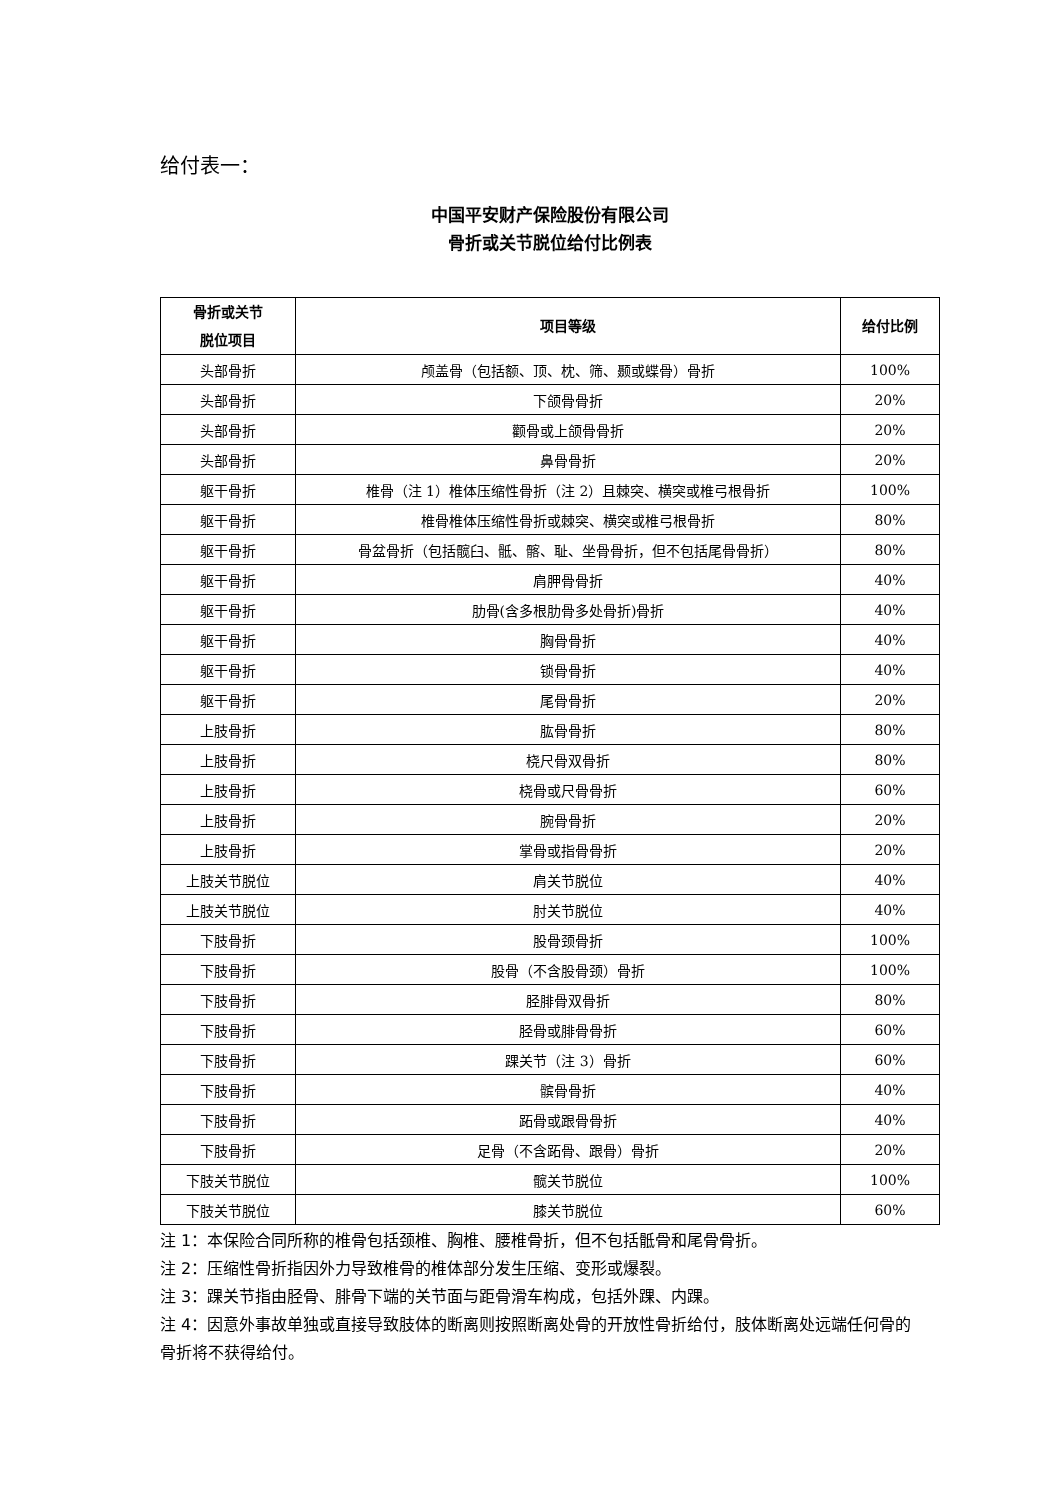给付表一：
中国平安财产保险股份有限公司
骨折或关节脱位给付比例表
| 骨折或关节 脱位项目 | 项目等级 | 给付比例 |
| --- | --- | --- |
| 头部骨折 | 颅盖骨（包括额、顶、枕、筛、颞或蝶骨）骨折 | 100% |
| 头部骨折 | 下颌骨骨折 | 20% |
| 头部骨折 | 颧骨或上颌骨骨折 | 20% |
| 头部骨折 | 鼻骨骨折 | 20% |
| 躯干骨折 | 椎骨（注 1）椎体压缩性骨折（注 2）且棘突、横突或椎弓根骨折 | 100% |
| 躯干骨折 | 椎骨椎体压缩性骨折或棘突、横突或椎弓根骨折 | 80% |
| 躯干骨折 | 骨盆骨折（包括髋臼、骶、髂、耻、坐骨骨折，但不包括尾骨骨折） | 80% |
| 躯干骨折 | 肩胛骨骨折 | 40% |
| 躯干骨折 | 肋骨(含多根肋骨多处骨折)骨折 | 40% |
| 躯干骨折 | 胸骨骨折 | 40% |
| 躯干骨折 | 锁骨骨折 | 40% |
| 躯干骨折 | 尾骨骨折 | 20% |
| 上肢骨折 | 肱骨骨折 | 80% |
| 上肢骨折 | 桡尺骨双骨折 | 80% |
| 上肢骨折 | 桡骨或尺骨骨折 | 60% |
| 上肢骨折 | 腕骨骨折 | 20% |
| 上肢骨折 | 掌骨或指骨骨折 | 20% |
| 上肢关节脱位 | 肩关节脱位 | 40% |
| 上肢关节脱位 | 肘关节脱位 | 40% |
| 下肢骨折 | 股骨颈骨折 | 100% |
| 下肢骨折 | 股骨（不含股骨颈）骨折 | 100% |
| 下肢骨折 | 胫腓骨双骨折 | 80% |
| 下肢骨折 | 胫骨或腓骨骨折 | 60% |
| 下肢骨折 | 踝关节（注 3）骨折 | 60% |
| 下肢骨折 | 髌骨骨折 | 40% |
| 下肢骨折 | 跖骨或跟骨骨折 | 40% |
| 下肢骨折 | 足骨（不含跖骨、跟骨）骨折 | 20% |
| 下肢关节脱位 | 髋关节脱位 | 100% |
| 下肢关节脱位 | 膝关节脱位 | 60% |
注 1：本保险合同所称的椎骨包括颈椎、胸椎、腰椎骨折，但不包括骶骨和尾骨骨折。
注 2：压缩性骨折指因外力导致椎骨的椎体部分发生压缩、变形或爆裂。
注 3：踝关节指由胫骨、腓骨下端的关节面与距骨滑车构成，包括外踝、内踝。
注 4：因意外事故单独或直接导致肢体的断离则按照断离处骨的开放性骨折给付，肢体断离处远端任何骨的骨折将不获得给付。